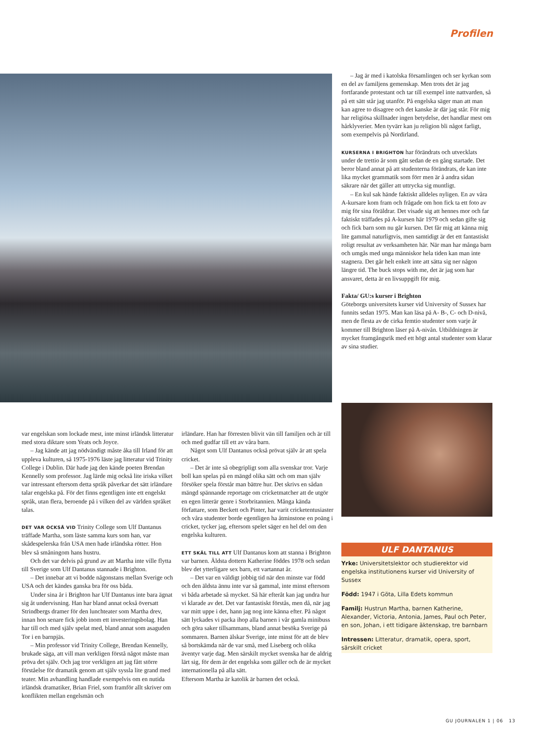Profilen
– Jag är med i katolska församlingen och ser kyrkan som en del av familjens gemenskap. Men trots det är jag fortfarande protestant och tar till exempel inte nattvarden, så på ett sätt står jag utanför. På engelska säger man att man kan agree to disagree och det kanske är där jag står. För mig har religiösa skillnader ingen betydelse, det handlar mest om hårklyverier. Men tyvärr kan ju religion bli något farligt, som exempelvis på Nordirland.
KURSERNA I BRIGHTON har förändrats och utvecklats under de trettio år som gått sedan de en gång startade. Det beror bland annat på att studenterna förändrats, de kan inte lika mycket grammatik som förr men är å andra sidan säkrare när det gäller att uttrycka sig muntligt.
– En kul sak hände faktiskt alldeles nyligen. En av våra A-kursare kom fram och frågade om hon fick ta ett foto av mig för sina föräldrar. Det visade sig att hennes mor och far faktiskt träffades på A-kursen här 1979 och sedan gifte sig och fick barn som nu går kursen. Det får mig att känna mig lite gammal naturligtvis, men samtidigt är det ett fantastiskt roligt resultat av verksamheten här. När man har många barn och umgås med unga människor hela tiden kan man inte stagnera. Det går helt enkelt inte att sätta sig ner någon längre tid. The buck stops with me, det är jag som har ansvaret, detta är en livsuppgift för mig.
Fakta/ GU:s kurser i Brighton
Göteborgs universitets kurser vid University of Sussex har funnits sedan 1975. Man kan läsa på A- B-, C- och D-nivå, men de flesta av de cirka femtio studenter som varje år kommer till Brighton läser på A-nivån. Utbildningen är mycket framgångsrik med ett högt antal studenter som klarar av sina studier.
var engelskan som lockade mest, inte minst irländsk litteratur med stora diktare som Yeats och Joyce.
– Jag kände att jag nödvändigt måste åka till Irland för att uppleva kulturen, så 1975-1976 läste jag litteratur vid Trinity College i Dublin. Där hade jag den kände poeten Brendan Kennelly som professor. Jag lärde mig också lite iriska vilket var intressant eftersom detta språk påverkar det sätt irländare talar engelska på. För det finns egentligen inte ett engelskt språk, utan flera, beroende på i vilken del av världen språket talas.
DET VAR OCKSÅ VID Trinity College som Ulf Dantanus träffade Martha, som läste samma kurs som han, var skådespelerska från USA men hade irländska rötter. Hon blev så småningom hans hustru.
Och det var delvis på grund av att Martha inte ville flytta till Sverige som Ulf Dantanus stannade i Brighton.
– Det innebar att vi bodde någonstans mellan Sverige och USA och det kändes ganska bra för oss båda.
Under sina år i Brighton har Ulf Dantanus inte bara ägnat sig åt undervisning. Han har bland annat också översatt Strindbergs dramer för den lunchteater som Martha drev, innan hon senare fick jobb inom ett investeringsbolag. Han har till och med själv spelat med, bland annat som asaguden Tor i en barnpjäs.
– Min professor vid Trinity College, Brendan Kennelly, brukade säga, att vill man verkligen förstå något måste man pröva det själv. Och jag tror verkligen att jag fått större förståelse för dramatik genom att själv syssla lite grand med teater. Min avhandling handlade exempelvis om en nutida irländsk dramatiker, Brian Friel, som framför allt skriver om konflikten mellan engelsmän och
irländare. Han har förresten blivit vän till familjen och är till och med gudfar till ett av våra barn.
Något som Ulf Dantanus också prövat själv är att spela cricket.
– Det är inte så obegripligt som alla svenskar tror. Varje boll kan spelas på en mängd olika sätt och om man själv försöker spela förstår man bättre hur. Det skrivs en sådan mängd spännande reportage om cricketmatcher att de utgör en egen litterär genre i Storbritannien. Många kända författare, som Beckett och Pinter, har varit cricketentusiaster och våra studenter borde egentligen ha åtminstone en poäng i cricket, tycker jag, eftersom spelet säger en hel del om den engelska kulturen.
ETT SKÄL TILL ATT Ulf Dantanus kom att stanna i Brighton var barnen. Äldsta dottern Katherine föddes 1978 och sedan blev det ytterligare sex barn, ett vartannat år.
– Det var en väldigt jobbig tid när den minste var född och den äldsta ännu inte var så gammal, inte minst eftersom vi båda arbetade så mycket. Så här efteråt kan jag undra hur vi klarade av det. Det var fantastiskt förstås, men då, när jag var mitt uppe i det, hann jag nog inte känna efter. På något sätt lyckades vi packa ihop alla barnen i vår gamla minibuss och göra saker tillsammans, bland annat besöka Sverige på sommaren. Barnen älskar Sverige, inte minst för att de blev så bortskämda när de var små, med Liseberg och olika äventyr varje dag. Men särskilt mycket svenska har de aldrig lärt sig, för dem är det engelska som gäller och de är mycket internationella på alla sätt.
Eftersom Martha är katolik är barnen det också.
ULF DANTANUS
Yrke: Universitetslektor och studierektor vid engelska institutionens kurser vid University of Sussex
Född: 1947 i Göta, Lilla Edets kommun
Familj: Hustrun Martha, barnen Katherine, Alexander, Victoria, Antonia, James, Paul och Peter, en son, Johan, i ett tidigare äktenskap, tre barnbarn
Intressen: Litteratur, dramatik, opera, sport, särskilt cricket
GU JOURNALEN 1 | 06 13